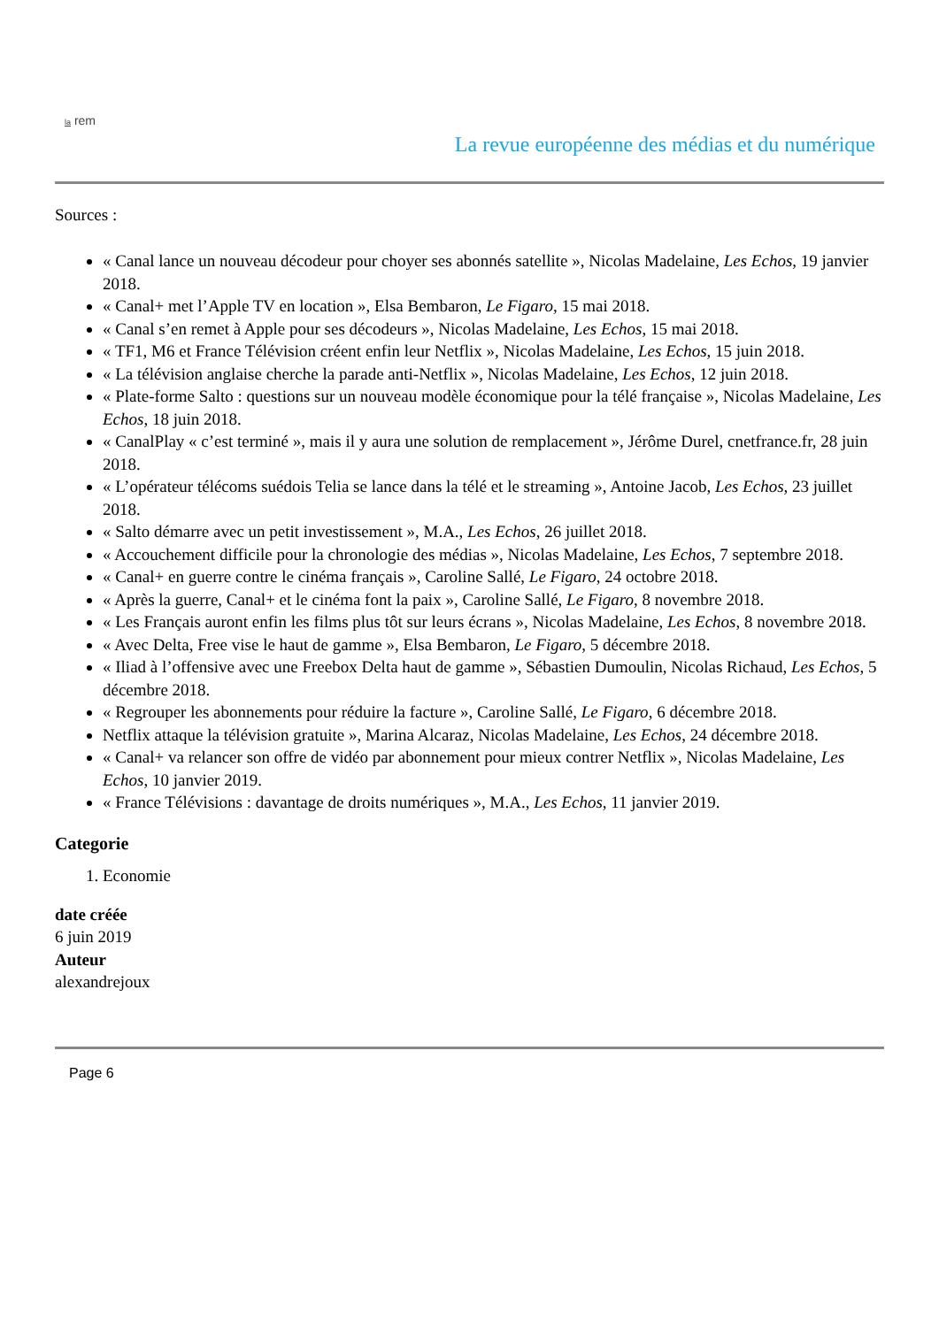la rem
La revue européenne des médias et du numérique
Sources :
« Canal lance un nouveau décodeur pour choyer ses abonnés satellite », Nicolas Madelaine, Les Echos, 19 janvier 2018.
« Canal+ met l’Apple TV en location », Elsa Bembaron, Le Figaro, 15 mai 2018.
« Canal s’en remet à Apple pour ses décodeurs », Nicolas Madelaine, Les Echos, 15 mai 2018.
« TF1, M6 et France Télévision créent enfin leur Netflix », Nicolas Madelaine, Les Echos, 15 juin 2018.
« La télévision anglaise cherche la parade anti-Netflix », Nicolas Madelaine, Les Echos, 12 juin 2018.
« Plate-forme Salto : questions sur un nouveau modèle économique pour la télé française », Nicolas Madelaine, Les Echos, 18 juin 2018.
« CanalPlay « c’est terminé », mais il y aura une solution de remplacement », Jérôme Durel, cnetfrance.fr, 28 juin 2018.
« L’opérateur télécoms suédois Telia se lance dans la télé et le streaming », Antoine Jacob, Les Echos, 23 juillet 2018.
« Salto démarre avec un petit investissement », M.A., Les Echos, 26 juillet 2018.
« Accouchement difficile pour la chronologie des médias », Nicolas Madelaine, Les Echos, 7 septembre 2018.
« Canal+ en guerre contre le cinéma français », Caroline Sallé, Le Figaro, 24 octobre 2018.
« Après la guerre, Canal+ et le cinéma font la paix », Caroline Sallé, Le Figaro, 8 novembre 2018.
« Les Français auront enfin les films plus tôt sur leurs écrans », Nicolas Madelaine, Les Echos, 8 novembre 2018.
« Avec Delta, Free vise le haut de gamme », Elsa Bembaron, Le Figaro, 5 décembre 2018.
« Iliad à l’offensive avec une Freebox Delta haut de gamme », Sébastien Dumoulin, Nicolas Richaud, Les Echos, 5 décembre 2018.
« Regrouper les abonnements pour réduire la facture », Caroline Sallé, Le Figaro, 6 décembre 2018.
Netflix attaque la télévision gratuite », Marina Alcaraz, Nicolas Madelaine, Les Echos, 24 décembre 2018.
« Canal+ va relancer son offre de vidéo par abonnement pour mieux contrer Netflix », Nicolas Madelaine, Les Echos, 10 janvier 2019.
« France Télévisions : davantage de droits numériques », M.A., Les Echos, 11 janvier 2019.
Categorie
1. Economie
date créée
6 juin 2019
Auteur
alexandrejoux
Page 6